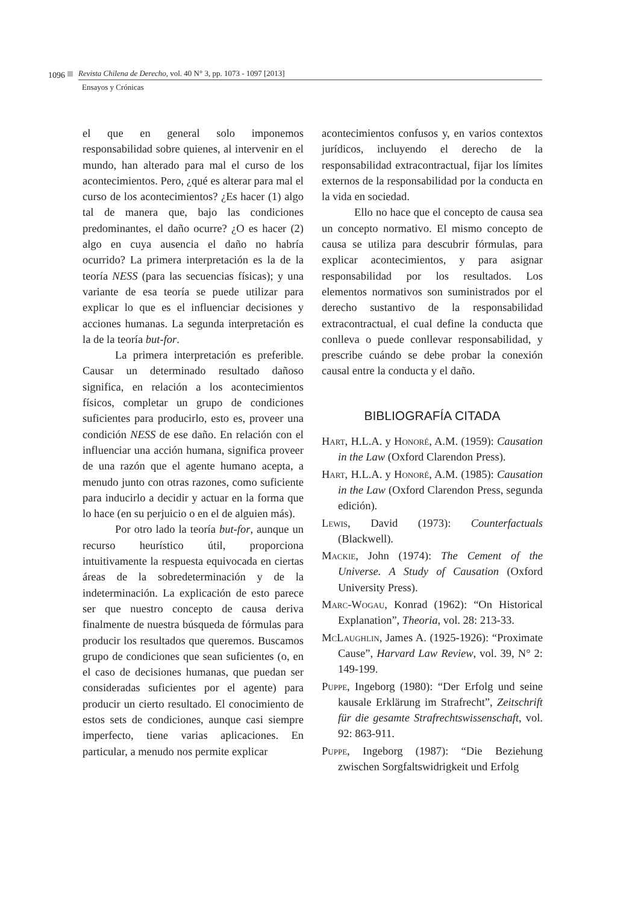1096 Revista Chilena de Derecho, vol. 40 N° 3, pp. 1073 - 1097 [2013]
Ensayos y Crónicas
el que en general solo imponemos responsabilidad sobre quienes, al intervenir en el mundo, han alterado para mal el curso de los acontecimientos. Pero, ¿qué es alterar para mal el curso de los acontecimientos? ¿Es hacer (1) algo tal de manera que, bajo las condiciones predominantes, el daño ocurre? ¿O es hacer (2) algo en cuya ausencia el daño no habría ocurrido? La primera interpretación es la de la teoría NESS (para las secuencias físicas); y una variante de esa teoría se puede utilizar para explicar lo que es el influenciar decisiones y acciones humanas. La segunda interpretación es la de la teoría but-for.
La primera interpretación es preferible. Causar un determinado resultado dañoso significa, en relación a los acontecimientos físicos, completar un grupo de condiciones suficientes para producirlo, esto es, proveer una condición NESS de ese daño. En relación con el influenciar una acción humana, significa proveer de una razón que el agente humano acepta, a menudo junto con otras razones, como suficiente para inducirlo a decidir y actuar en la forma que lo hace (en su perjuicio o en el de alguien más).
Por otro lado la teoría but-for, aunque un recurso heurístico útil, proporciona intuitivamente la respuesta equivocada en ciertas áreas de la sobredeterminación y de la indeterminación. La explicación de esto parece ser que nuestro concepto de causa deriva finalmente de nuestra búsqueda de fórmulas para producir los resultados que queremos. Buscamos grupo de condiciones que sean suficientes (o, en el caso de decisiones humanas, que puedan ser consideradas suficientes por el agente) para producir un cierto resultado. El conocimiento de estos sets de condiciones, aunque casi siempre imperfecto, tiene varias aplicaciones. En particular, a menudo nos permite explicar
acontecimientos confusos y, en varios contextos jurídicos, incluyendo el derecho de la responsabilidad extracontractual, fijar los límites externos de la responsabilidad por la conducta en la vida en sociedad.
Ello no hace que el concepto de causa sea un concepto normativo. El mismo concepto de causa se utiliza para descubrir fórmulas, para explicar acontecimientos, y para asignar responsabilidad por los resultados. Los elementos normativos son suministrados por el derecho sustantivo de la responsabilidad extracontractual, el cual define la conducta que conlleva o puede conllevar responsabilidad, y prescribe cuándo se debe probar la conexión causal entre la conducta y el daño.
BIBLIOGRAFÍA CITADA
Hart, H.L.A. y Honoré, A.M. (1959): Causation in the Law (Oxford Clarendon Press).
Hart, H.L.A. y Honoré, A.M. (1985): Causation in the Law (Oxford Clarendon Press, segunda edición).
Lewis, David (1973): Counterfactuals (Blackwell).
Mackie, John (1974): The Cement of the Universe. A Study of Causation (Oxford University Press).
Marc-Wogau, Konrad (1962): “On Historical Explanation”, Theoria, vol. 28: 213-33.
McLaughlin, James A. (1925-1926): “Proximate Cause”, Harvard Law Review, vol. 39, N° 2: 149-199.
Puppe, Ingeborg (1980): “Der Erfolg und seine kausale Erklärung im Strafrecht”, Zeitschrift für die gesamte Strafrechtswissenschaft, vol. 92: 863-911.
Puppe, Ingeborg (1987): “Die Beziehung zwischen Sorgfaltswidrigkeit und Erfolg